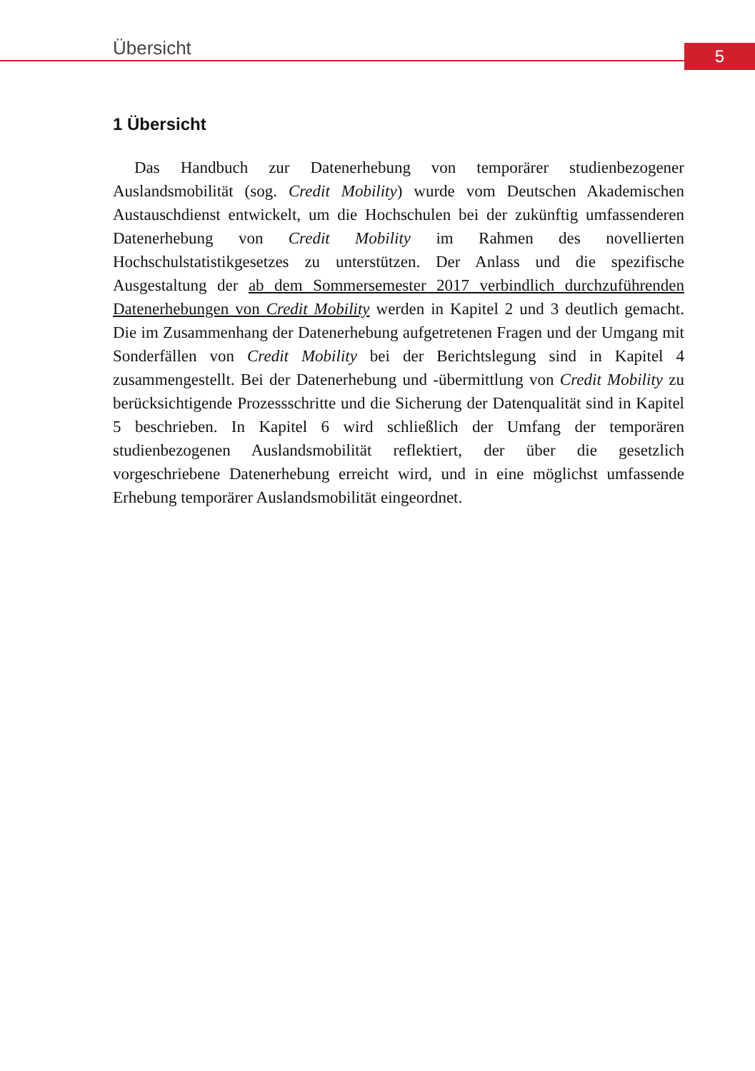Übersicht 5
1 Übersicht
Das Handbuch zur Datenerhebung von temporärer studienbezogener Auslandsmobilität (sog. Credit Mobility) wurde vom Deutschen Akademischen Austauschdienst entwickelt, um die Hochschulen bei der zukünftig umfassenderen Datenerhebung von Credit Mobility im Rahmen des novellierten Hochschulstatistikgesetzes zu unterstützen. Der Anlass und die spezifische Ausgestaltung der ab dem Sommersemester 2017 verbindlich durchzuführenden Datenerhebungen von Credit Mobility werden in Kapitel 2 und 3 deutlich gemacht. Die im Zusammenhang der Datenerhebung aufgetretenen Fragen und der Umgang mit Sonderfällen von Credit Mobility bei der Berichtslegung sind in Kapitel 4 zusammengestellt. Bei der Datenerhebung und -übermittlung von Credit Mobility zu berücksichtigende Prozessschritte und die Sicherung der Datenqualität sind in Kapitel 5 beschrieben. In Kapitel 6 wird schließlich der Umfang der temporären studienbezogenen Auslandsmobilität reflektiert, der über die gesetzlich vorgeschriebene Datenerhebung erreicht wird, und in eine möglichst umfassende Erhebung temporärer Auslandsmobilität eingeordnet.